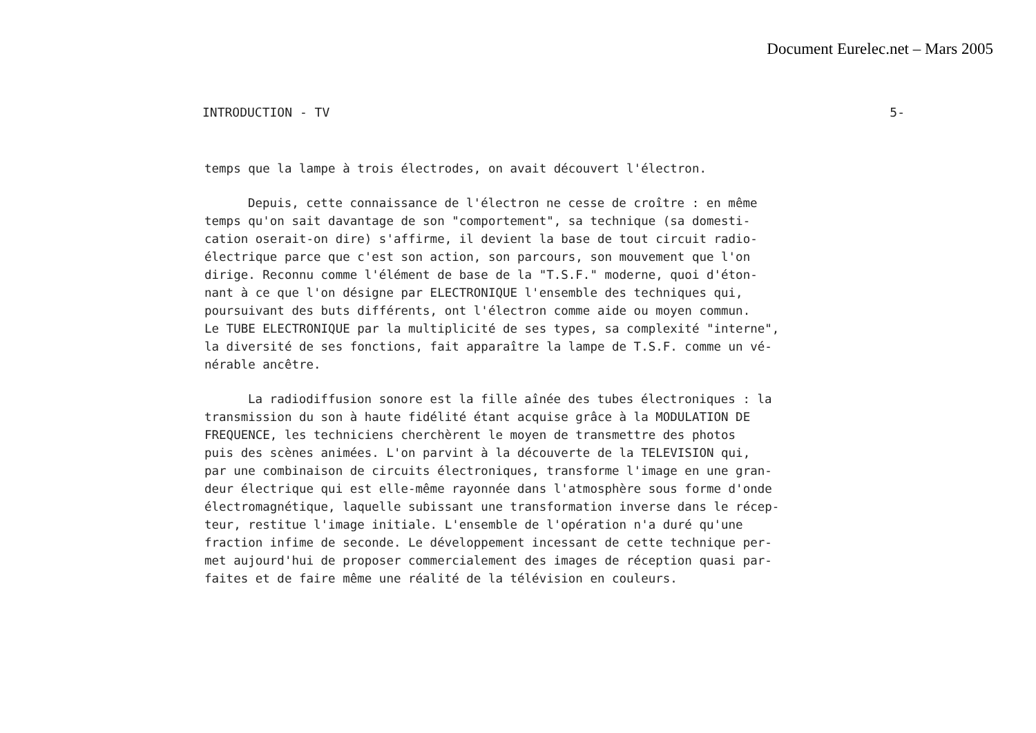Document Eurelec.net – Mars 2005
INTRODUCTION - TV 5-
temps que la lampe à trois électrodes, on avait découvert l'électron.
Depuis, cette connaissance de l'électron ne cesse de croître : en même
temps qu'on sait davantage de son "comportement", sa technique (sa domesti-
cation oserait-on dire) s'affirme, il devient la base de tout circuit radio-
électrique parce que c'est son action, son parcours, son mouvement que l'on
dirige. Reconnu comme l'élément de base de la "T.S.F." moderne, quoi d'éton-
nant à ce que l'on désigne par ELECTRONIQUE l'ensemble des techniques qui,
poursuivant des buts différents, ont l'électron comme aide ou moyen commun.
Le TUBE ELECTRONIQUE par la multiplicité de ses types, sa complexité "interne",
la diversité de ses fonctions, fait apparaître la lampe de T.S.F. comme un vé-
nérable ancêtre.
La radiodiffusion sonore est la fille aînée des tubes électroniques : la
transmission du son à haute fidélité étant acquise grâce à la MODULATION DE
FREQUENCE, les techniciens cherchèrent le moyen de transmettre des photos
puis des scènes animées. L'on parvint à la découverte de la TELEVISION qui,
par une combinaison de circuits électroniques, transforme l'image en une gran-
deur électrique qui est elle-même rayonnée dans l'atmosphère sous forme d'onde
électromagnétique, laquelle subissant une transformation inverse dans le récep-
teur, restitue l'image initiale. L'ensemble de l'opération n'a duré qu'une
fraction infime de seconde. Le développement incessant de cette technique per-
met aujourd'hui de proposer commercialement des images de réception quasi par-
faites et de faire même une réalité de la télévision en couleurs.